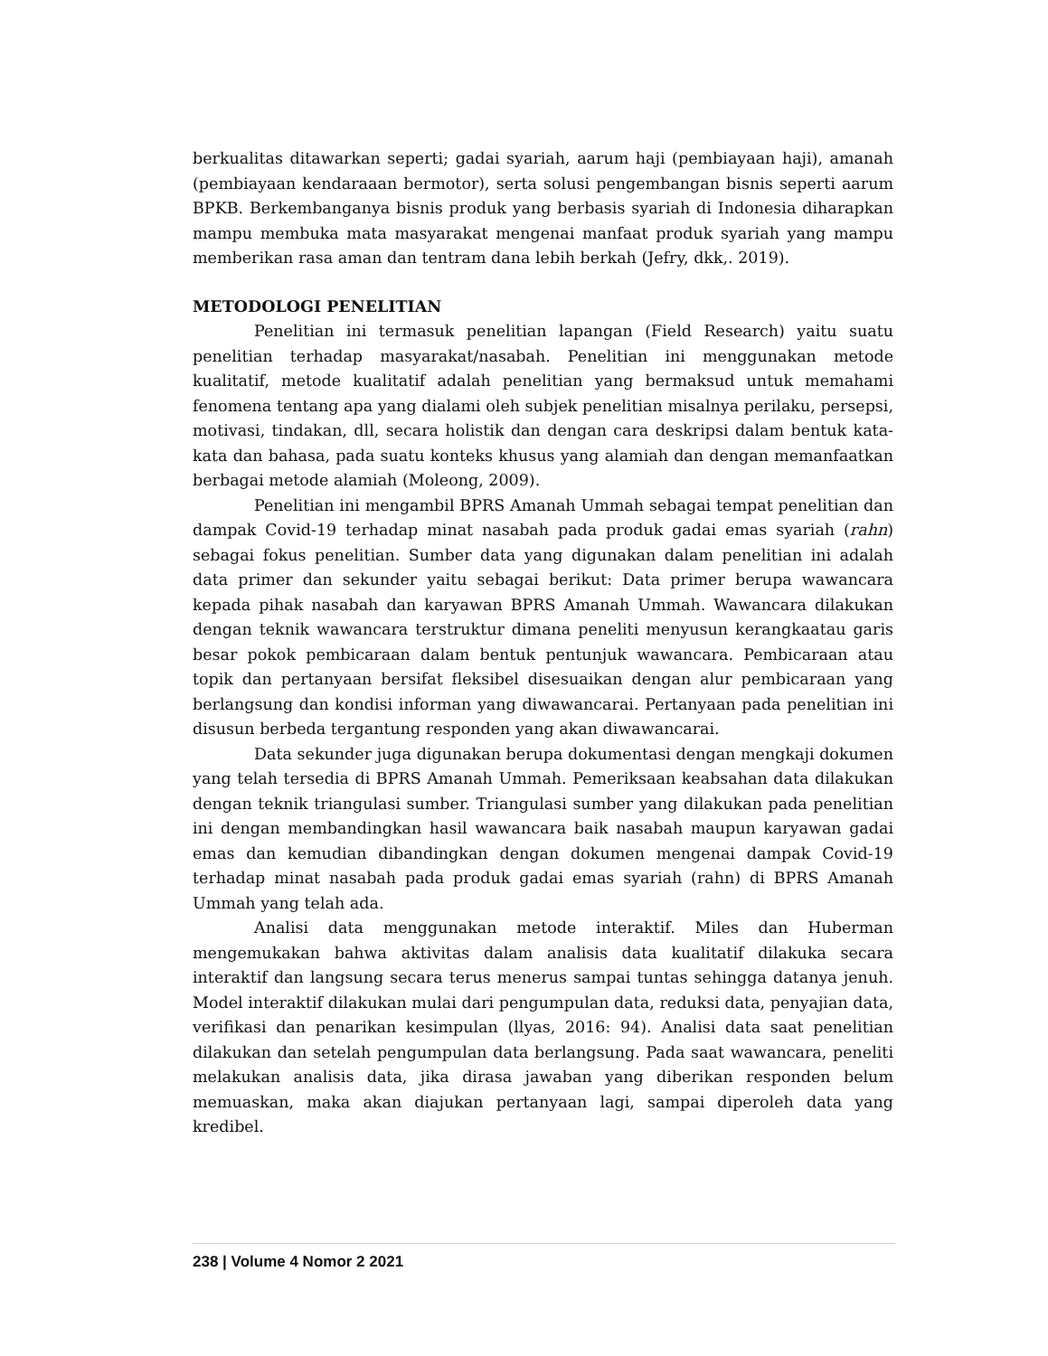berkualitas ditawarkan seperti; gadai syariah, aarum haji (pembiayaan haji), amanah (pembiayaan kendaraaan bermotor), serta solusi pengembangan bisnis seperti aarum BPKB. Berkembanganya bisnis produk yang berbasis syariah di Indonesia diharapkan mampu membuka mata masyarakat mengenai manfaat produk syariah yang mampu memberikan rasa aman dan tentram dana lebih berkah (Jefry, dkk,. 2019).
METODOLOGI PENELITIAN
Penelitian ini termasuk penelitian lapangan (Field Research) yaitu suatu penelitian terhadap masyarakat/nasabah. Penelitian ini menggunakan metode kualitatif, metode kualitatif adalah penelitian yang bermaksud untuk memahami fenomena tentang apa yang dialami oleh subjek penelitian misalnya perilaku, persepsi, motivasi, tindakan, dll, secara holistik dan dengan cara deskripsi dalam bentuk kata-kata dan bahasa, pada suatu konteks khusus yang alamiah dan dengan memanfaatkan berbagai metode alamiah (Moleong, 2009).
Penelitian ini mengambil BPRS Amanah Ummah sebagai tempat penelitian dan dampak Covid-19 terhadap minat nasabah pada produk gadai emas syariah (rahn) sebagai fokus penelitian. Sumber data yang digunakan dalam penelitian ini adalah data primer dan sekunder yaitu sebagai berikut: Data primer berupa wawancara kepada pihak nasabah dan karyawan BPRS Amanah Ummah. Wawancara dilakukan dengan teknik wawancara terstruktur dimana peneliti menyusun kerangkaatau garis besar pokok pembicaraan dalam bentuk pentunjuk wawancara. Pembicaraan atau topik dan pertanyaan bersifat fleksibel disesuaikan dengan alur pembicaraan yang berlangsung dan kondisi informan yang diwawancarai. Pertanyaan pada penelitian ini disusun berbeda tergantung responden yang akan diwawancarai.
Data sekunder juga digunakan berupa dokumentasi dengan mengkaji dokumen yang telah tersedia di BPRS Amanah Ummah. Pemeriksaan keabsahan data dilakukan dengan teknik triangulasi sumber. Triangulasi sumber yang dilakukan pada penelitian ini dengan membandingkan hasil wawancara baik nasabah maupun karyawan gadai emas dan kemudian dibandingkan dengan dokumen mengenai dampak Covid-19 terhadap minat nasabah pada produk gadai emas syariah (rahn) di BPRS Amanah Ummah yang telah ada.
Analisi data menggunakan metode interaktif. Miles dan Huberman mengemukakan bahwa aktivitas dalam analisis data kualitatif dilakuka secara interaktif dan langsung secara terus menerus sampai tuntas sehingga datanya jenuh. Model interaktif dilakukan mulai dari pengumpulan data, reduksi data, penyajian data, verifikasi dan penarikan kesimpulan (llyas, 2016: 94). Analisi data saat penelitian dilakukan dan setelah pengumpulan data berlangsung. Pada saat wawancara, peneliti melakukan analisis data, jika dirasa jawaban yang diberikan responden belum memuaskan, maka akan diajukan pertanyaan lagi, sampai diperoleh data yang kredibel.
238 | Volume 4 Nomor 2 2021